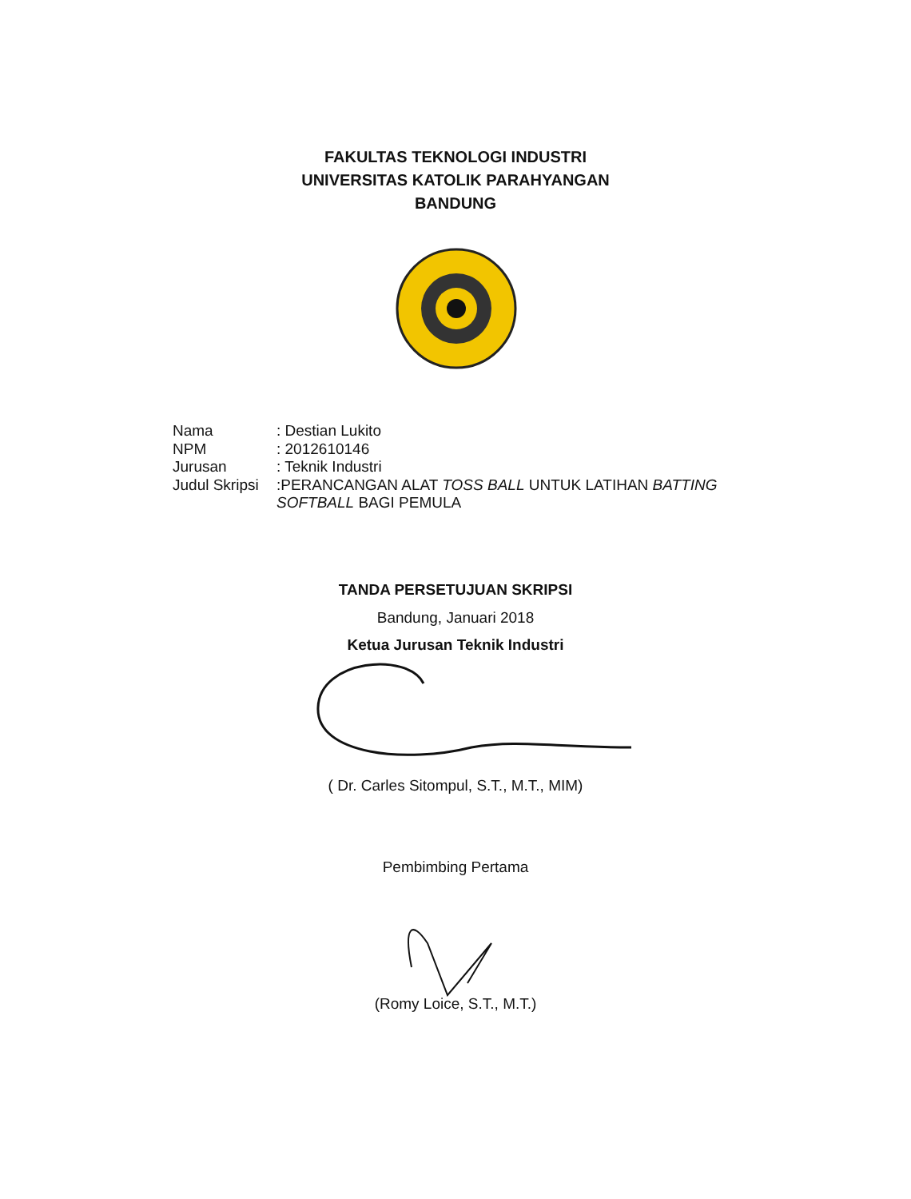FAKULTAS TEKNOLOGI INDUSTRI
UNIVERSITAS KATOLIK PARAHYANGAN
BANDUNG
| Nama | : Destian Lukito |
| NPM | : 2012610146 |
| Jurusan | : Teknik Industri |
| Judul Skripsi | :PERANCANGAN ALAT TOSS BALL UNTUK LATIHAN BATTING SOFTBALL BAGI PEMULA |
TANDA PERSETUJUAN SKRIPSI
Bandung, Januari 2018
Ketua Jurusan Teknik Industri
( Dr. Carles Sitompul, S.T., M.T., MIM)
Pembimbing Pertama
(Romy Loice, S.T., M.T.)